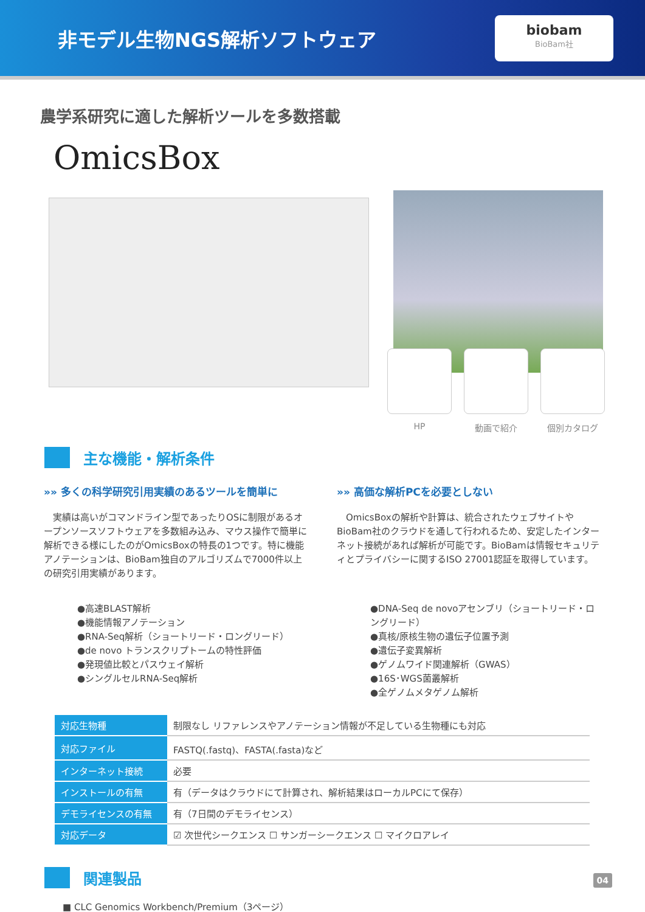非モデル生物NGS解析ソフトウェア
biobam
BioBam社
農学系研究に適した解析ツールを多数搭載
OmicsBox
HP 動画で紹介 個別カタログ
主な機能・解析条件
»» 多くの科学研究引用実績のあるツールを簡単に
　実績は高いがコマンドライン型であったりOSに制限があるオープンソースソフトウェアを多数組み込み、マウス操作で簡単に解析できる様にしたのがOmicsBoxの特長の1つです。特に機能アノテーションは、BioBam独自のアルゴリズムで7000件以上の研究引用実績があります。
●高速BLAST解析
●機能情報アノテーション
●RNA-Seq解析（ショートリード・ロングリード）
●de novo トランスクリプトームの特性評価
●発現値比較とパスウェイ解析
●シングルセルRNA-Seq解析
»» 高価な解析PCを必要としない
　OmicsBoxの解析や計算は、統合されたウェブサイトやBioBam社のクラウドを通して行われるため、安定したインターネット接続があれば解析が可能です。BioBamは情報セキュリティとプライバシーに関するISO 27001認証を取得しています。
●DNA-Seq de novoアセンブリ（ショートリード・ロングリード）
●真核/原核生物の遺伝子位置予測
●遺伝子変異解析
●ゲノムワイド関連解析（GWAS）
●16S･WGS菌叢解析
●全ゲノムメタゲノム解析
| 対応生物種 | 制限なし リファレンスやアノテーション情報が不足している生物種にも対応 |
| 対応ファイル | FASTQ(.fastq)、FASTA(.fasta)など |
| インターネット接続 | 必要 |
| インストールの有無 | 有（データはクラウドにて計算され、解析結果はローカルPCにて保存） |
| デモライセンスの有無 | 有（7日間のデモライセンス） |
| 対応データ | ☑ 次世代シークエンス ☐ サンガーシークエンス ☐ マイクロアレイ |
関連製品
■ CLC Genomics Workbench/Premium（3ページ）
04